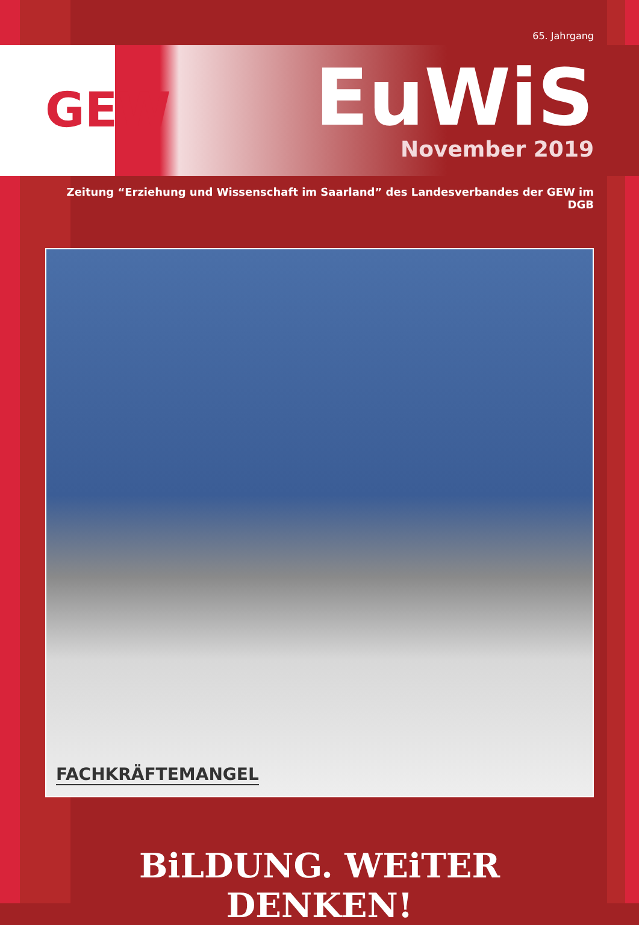65. Jahrgang
GEW
EuWiS
November 2019
Zeitung “Erziehung und Wissenschaft im Saarland” des Landesverbandes der GEW im DGB
FACHKRÄFTEMANGEL
BiLDUNG. WEiTER DENKEN!